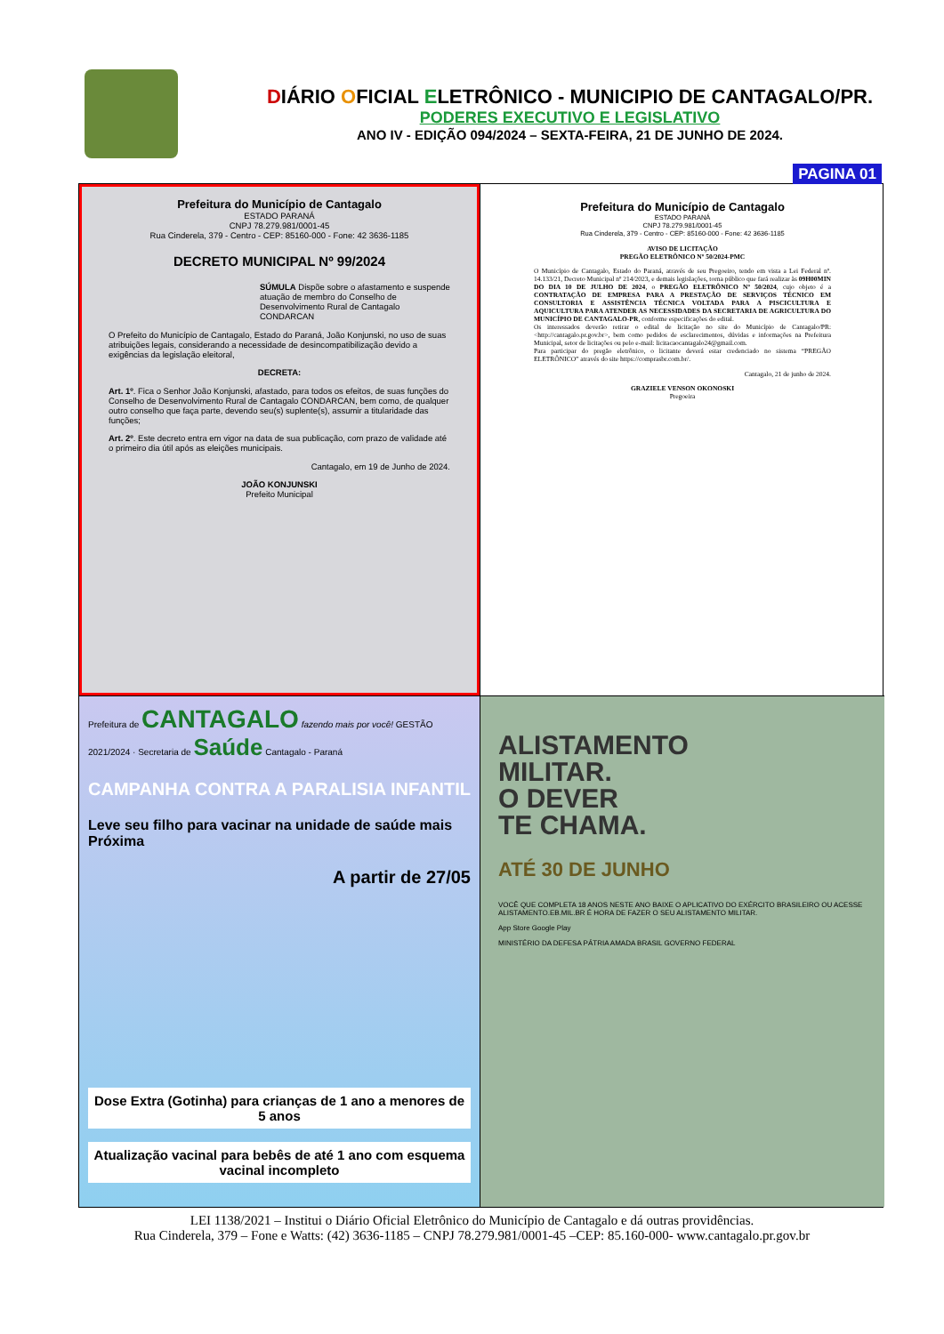DIÁRIO OFICIAL ELETRÔNICO - MUNICIPIO DE CANTAGALO/PR.
PODERES EXECUTIVO E LEGISLATIVO
ANO IV - EDIÇÃO 094/2024 – SEXTA-FEIRA, 21 DE JUNHO DE 2024.
PAGINA 01
Prefeitura do Município de Cantagalo
ESTADO PARANÁ
CNPJ 78.279.981/0001-45
Rua Cinderela, 379 - Centro - CEP: 85160-000 - Fone: 42 3636-1185
DECRETO MUNICIPAL Nº 99/2024
SÚMULA Dispõe sobre o afastamento e suspende atuação de membro do Conselho de Desenvolvimento Rural de Cantagalo CONDARCAN
O Prefeito do Município de Cantagalo, Estado do Paraná, João Konjunski, no uso de suas atribuições legais, considerando a necessidade de desincompatibilização devido a exigências da legislação eleitoral,
DECRETA:
Art. 1º. Fica o Senhor João Konjunski, afastado, para todos os efeitos, de suas funções do Conselho de Desenvolvimento Rural de Cantagalo CONDARCAN, bem como, de qualquer outro conselho que faça parte, devendo seu(s) suplente(s), assumir a titularidade das funções;
Art. 2º. Este decreto entra em vigor na data de sua publicação, com prazo de validade até o primeiro dia útil após as eleições municipais.
Cantagalo, em 19 de Junho de 2024.
JOÃO KONJUNSKI
Prefeito Municipal
Prefeitura do Município de Cantagalo
ESTADO PARANÁ
CNPJ 78.279.981/0001-45
Rua Cinderela, 379 - Centro - CEP: 85160-000 - Fone: 42 3636-1185
AVISO DE LICITAÇÃO
PREGÃO ELETRÔNICO Nº 50/2024-PMC
O Município de Cantagalo, Estado do Paraná, através de seu Pregoeiro, tendo em vista a Lei Federal nº. 14.133/21, Decreto Municipal nº 214/2023, e demais legislações, torna público que fará realizar às 09H00MIN DO DIA 10 DE JULHO DE 2024, o PREGÃO ELETRÔNICO Nº 50/2024, cujo objeto é a CONTRATAÇÃO DE EMPRESA PARA A PRESTAÇÃO DE SERVIÇOS TÉCNICO EM CONSULTORIA E ASSISTÊNCIA TÉCNICA VOLTADA PARA A PISCICULTURA E AQUICULTURA PARA ATENDER AS NECESSIDADES DA SECRETARIA DE AGRICULTURA DO MUNICÍPIO DE CANTAGALO-PR, conforme especificações do edital.
Os interessados deverão retirar o edital de licitação no site do Município de Cantagalo/PR: <http://cantagalo.pr.gov.br>, bem como pedidos de esclarecimentos, dúvidas e informações na Prefeitura Municipal, setor de licitações ou pelo e-mail: licitacaocantagalo24@gmail.com.
Para participar do pregão eletrônico, o licitante deverá estar credenciado no sistema “PREGÃO ELETRÔNICO” através do site https://comprasbr.com.br/.
Cantagalo, 21 de junho de 2024.
GRAZIELE VENSON OKONOSKI
Pregoeira
Prefeitura de CANTAGALO fazendo mais por você! GESTÃO 2021/2024 · Secretaria de Saúde Cantagalo - Paraná
CAMPANHA CONTRA A PARALISIA INFANTIL
Leve seu filho para vacinar na unidade de saúde mais Próxima
A partir de 27/05
Dose Extra (Gotinha) para crianças de 1 ano a menores de 5 anos
Atualização vacinal para bebês de até 1 ano com esquema vacinal incompleto
ALISTAMENTO
MILITAR.
O DEVER
TE CHAMA.
ATÉ 30 DE JUNHO
VOCÊ QUE COMPLETA 18 ANOS NESTE ANO BAIXE O APLICATIVO DO EXÉRCITO BRASILEIRO OU ACESSE ALISTAMENTO.EB.MIL.BR É HORA DE FAZER O SEU ALISTAMENTO MILITAR.
App Store Google Play
MINISTÉRIO DA DEFESA PÁTRIA AMADA BRASIL GOVERNO FEDERAL
LEI 1138/2021 – Institui o Diário Oficial Eletrônico do Município de Cantagalo e dá outras providências.
Rua Cinderela, 379 – Fone e Watts: (42) 3636-1185 – CNPJ 78.279.981/0001-45 –CEP: 85.160-000- www.cantagalo.pr.gov.br